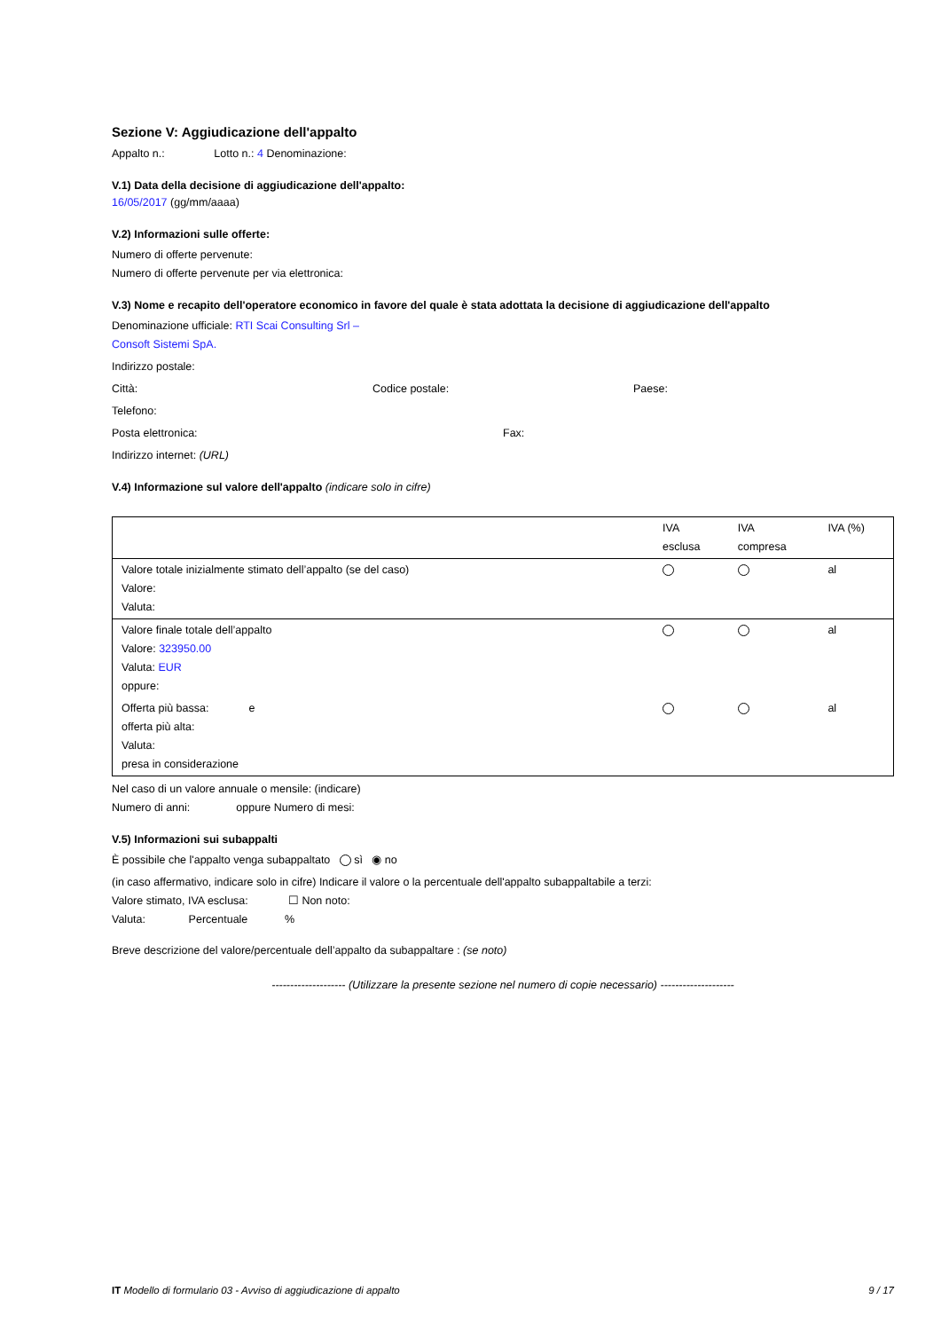Sezione V: Aggiudicazione dell'appalto
Appalto n.: Lotto n.: 4 Denominazione:
V.1) Data della decisione di aggiudicazione dell'appalto:
16/05/2017 (gg/mm/aaaa)
V.2) Informazioni sulle offerte:
Numero di offerte pervenute:
Numero di offerte pervenute per via elettronica:
V.3) Nome e recapito dell'operatore economico in favore del quale è stata adottata la decisione di aggiudicazione dell'appalto
Denominazione ufficiale: RTI Scai Consulting Srl –
Consoft Sistemi SpA.
Indirizzo postale:
Città: Codice postale: Paese:
Telefono:
Posta elettronica: Fax:
Indirizzo internet: (URL)
V.4) Informazione sul valore dell'appalto (indicare solo in cifre)
| | IVA esclusa | IVA compresa | IVA (%) |
| Valore totale inizialmente stimato dell’appalto (se del caso) Valore: Valuta: | | | al |
| Valore finale totale dell’appalto Valore: 323950.00 Valuta: EUR oppure: | | | al |
| Offerta più bassa: e offerta più alta: Valuta: presa in considerazione | | | al |
Nel caso di un valore annuale o mensile: (indicare)
Numero di anni: oppure Numero di mesi:
V.5) Informazioni sui subappalti
È possibile che l'appalto venga subappaltato sì ◉ no
(in caso affermativo, indicare solo in cifre) Indicare il valore o la percentuale dell'appalto subappaltabile a terzi:
Valore stimato, IVA esclusa: ☐ Non noto:
Valuta: Percentuale %
Breve descrizione del valore/percentuale dell’appalto da subappaltare : (se noto)
-------------------- (Utilizzare la presente sezione nel numero di copie necessario) --------------------
IT Modello di formulario 03 - Avviso di aggiudicazione di appalto 9 / 17